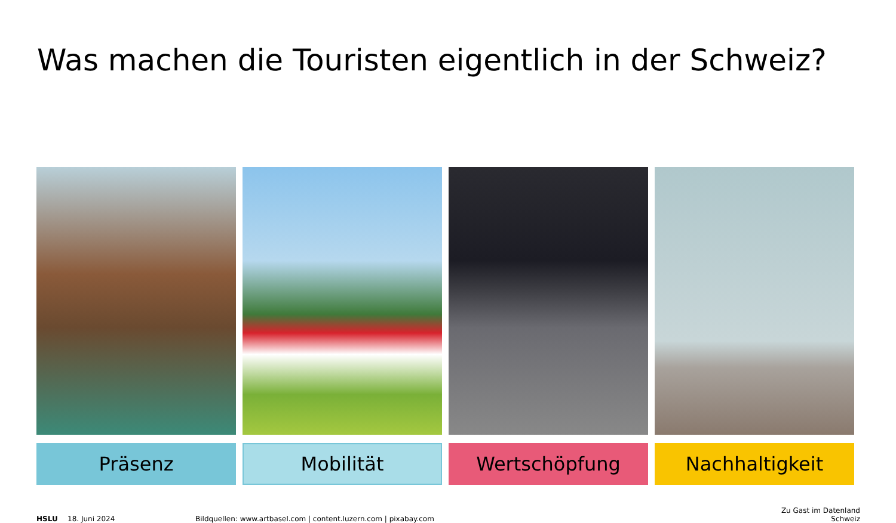Was machen die Touristen eigentlich in der Schweiz?
Präsenz Mobilität Wertschöpfung Nachhaltigkeit
HSLU
18. Juni 2024
Bildquellen: www.artbasel.com | content.luzern.com | pixabay.com
Zu Gast im Datenland
Schweiz